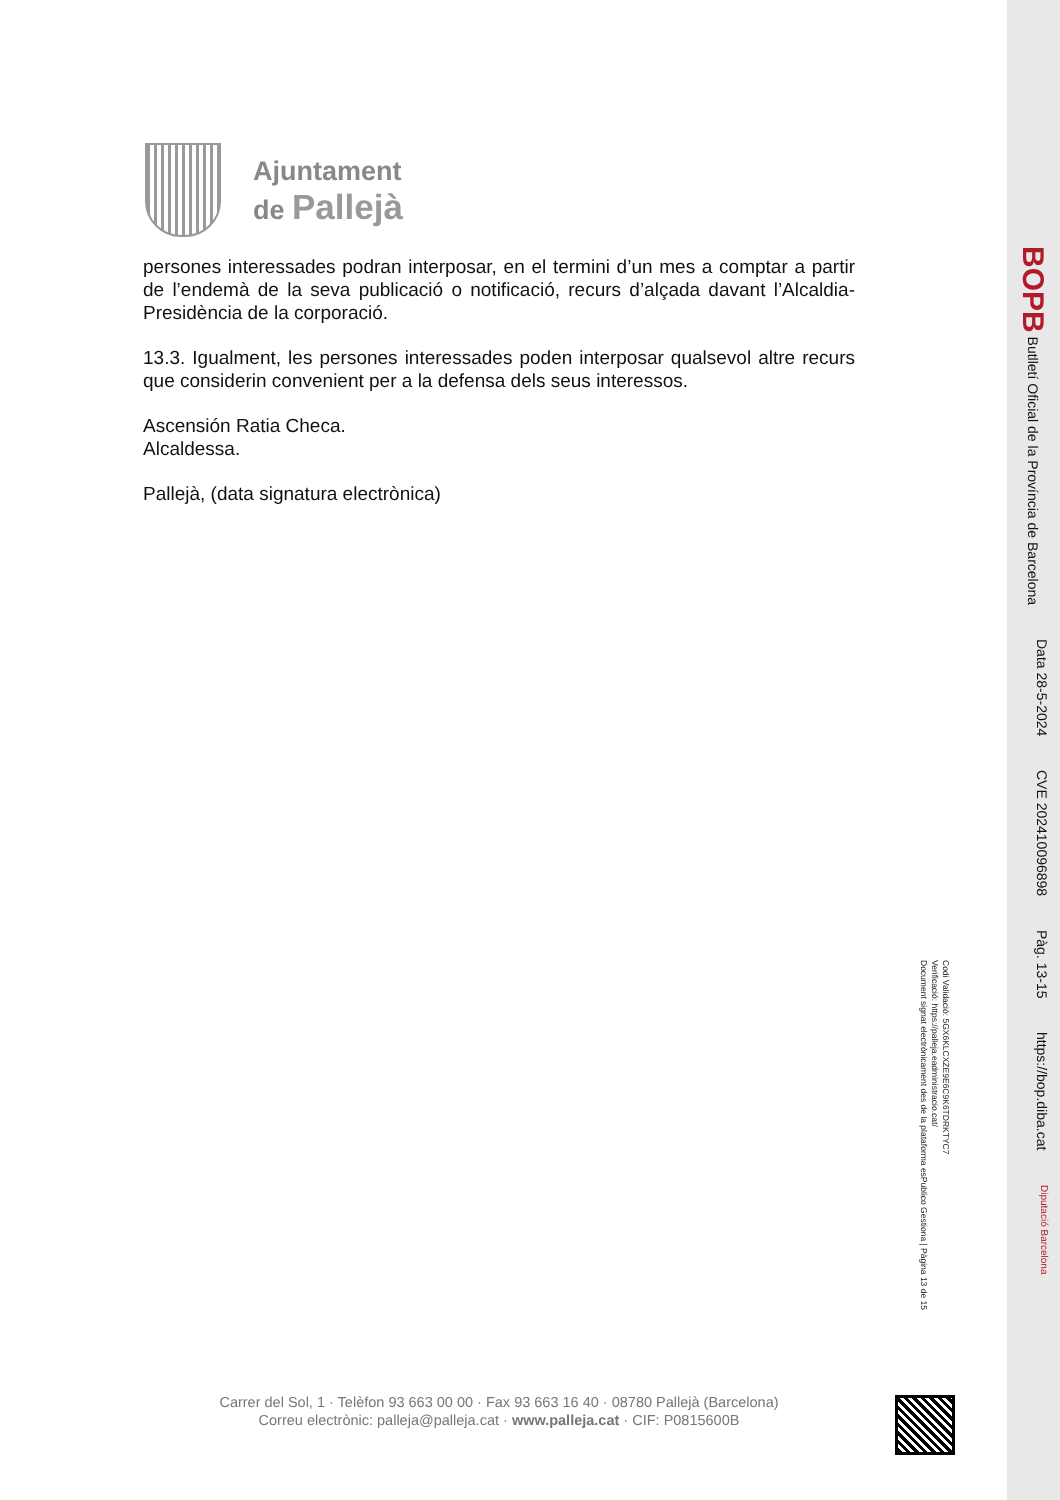Ajuntament
de Pallejà
persones interessades podran interposar, en el termini d’un mes a comptar a partir de l’endemà de la seva publicació o notificació, recurs d’alçada davant l’Alcaldia-Presidència de la corporació.
13.3. Igualment, les persones interessades poden interposar qualsevol altre recurs que considerin convenient per a la defensa dels seus interessos.
Ascensión Ratia Checa.
Alcaldessa.
Pallejà, (data signatura electrònica)
Codi Validació: 5GX6KLCXZE9E6C9K6TDRKTYC7
Verificació: https://palleja.eadministracio.cat/
Document signat electrònicament des de la plataforma esPublico Gestiona | Pàgina 13 de 15
Carrer del Sol, 1 · Telèfon 93 663 00 00 · Fax 93 663 16 40 · 08780 Pallejà (Barcelona)
Correu electrònic: palleja@palleja.cat · www.palleja.cat · CIF: P0815600B
BOPB Butlletí Oficial de la Província de Barcelona Data 28-5-2024 CVE 202410096898 Pàg. 13-15 https://bop.diba.cat Diputació Barcelona